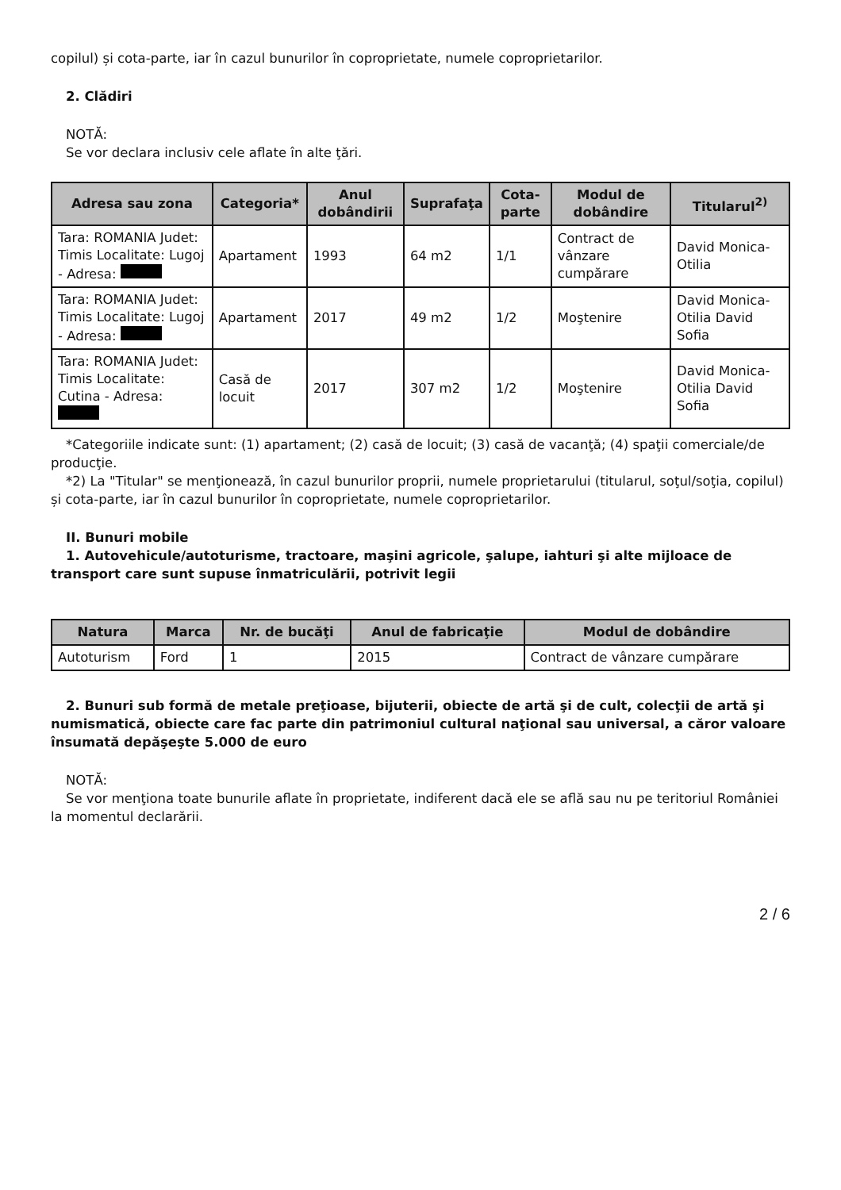copilul) și cota-parte, iar în cazul bunurilor în coproprietate, numele coproprietarilor.
2. Clădiri
NOTĂ:
Se vor declara inclusiv cele aflate în alte ţări.
| Adresa sau zona | Categoria* | Anul dobândirii | Suprafaţa | Cota-parte | Modul de dobândire | Titularul<sup>2)</sup> |
| --- | --- | --- | --- | --- | --- | --- |
| Tara: ROMANIA Judet: Timis Localitate: Lugoj - Adresa: | Apartament | 1993 | 64 m2 | 1/1 | Contract de vânzare cumpărare | David Monica-Otilia |
| Tara: ROMANIA Judet: Timis Localitate: Lugoj - Adresa: | Apartament | 2017 | 49 m2 | 1/2 | Moştenire | David Monica-Otilia David Sofia |
| Tara: ROMANIA Judet: Timis Localitate: Cutina - Adresa: | Casă de locuit | 2017 | 307 m2 | 1/2 | Moştenire | David Monica-Otilia David Sofia |
*Categoriile indicate sunt: (1) apartament; (2) casă de locuit; (3) casă de vacanţă; (4) spaţii comerciale/de producţie.
*2) La "Titular" se menţionează, în cazul bunurilor proprii, numele proprietarului (titularul, soţul/soţia, copilul) și cota-parte, iar în cazul bunurilor în coproprietate, numele coproprietarilor.
II. Bunuri mobile
1. Autovehicule/autoturisme, tractoare, maşini agricole, şalupe, iahturi şi alte mijloace de transport care sunt supuse înmatriculării, potrivit legii
| Natura | Marca | Nr. de bucăţi | Anul de fabricaţie | Modul de dobândire |
| --- | --- | --- | --- | --- |
| Autoturism | Ford | 1 | 2015 | Contract de vânzare cumpărare |
2. Bunuri sub formă de metale preţioase, bijuterii, obiecte de artă şi de cult, colecţii de artă şi numismatică, obiecte care fac parte din patrimoniul cultural naţional sau universal, a căror valoare însumată depăşeşte 5.000 de euro
NOTĂ:
Se vor menţiona toate bunurile aflate în proprietate, indiferent dacă ele se află sau nu pe teritoriul României la momentul declarării.
2 / 6